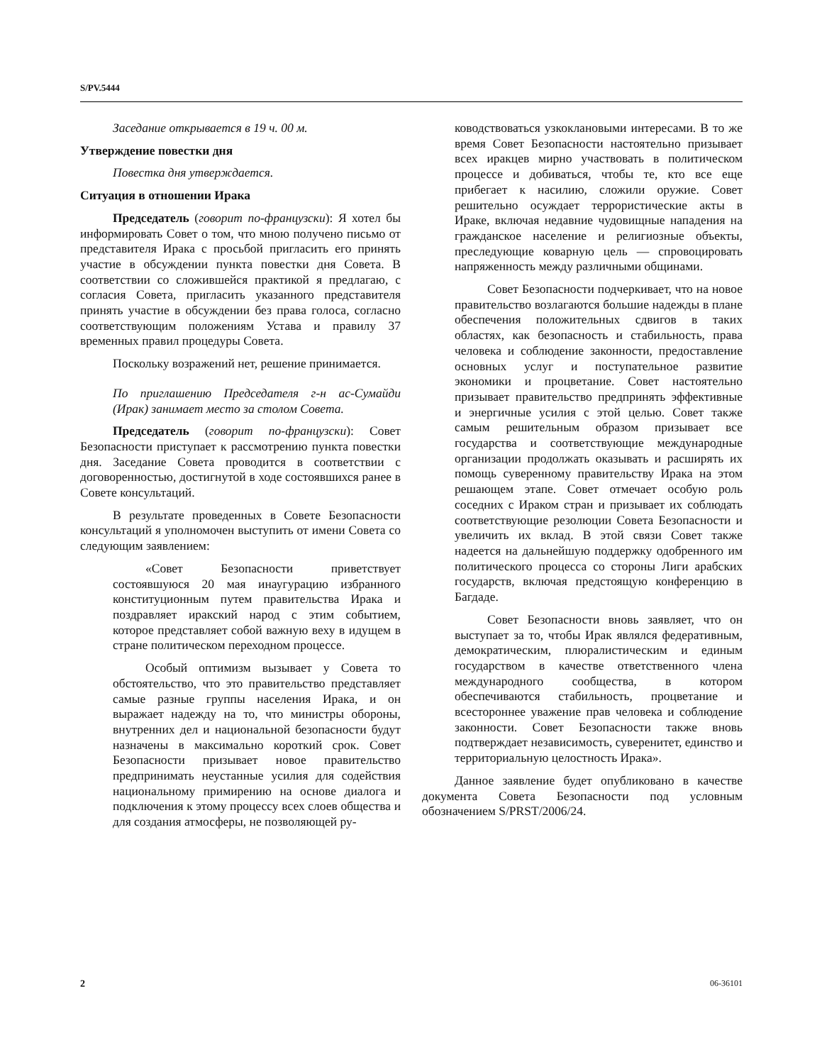S/PV.5444
Заседание открывается в 19 ч. 00 м.
Утверждение повестки дня
Повестка дня утверждается.
Ситуация в отношении Ирака
Председатель (говорит по-французски): Я хотел бы информировать Совет о том, что мною получено письмо от представителя Ирака с просьбой пригласить его принять участие в обсуждении пункта повестки дня Совета. В соответствии со сложившейся практикой я предлагаю, с согласия Совета, пригласить указанного представителя принять участие в обсуждении без права голоса, согласно соответствующим положениям Устава и правилу 37 временных правил процедуры Совета.
Поскольку возражений нет, решение принимается.
По приглашению Председателя г-н ас-Сумайди (Ирак) занимает место за столом Совета.
Председатель (говорит по-французски): Совет Безопасности приступает к рассмотрению пункта повестки дня. Заседание Совета проводится в соответствии с договоренностью, достигнутой в ходе состоявшихся ранее в Совете консультаций.
В результате проведенных в Совете Безопасности консультаций я уполномочен выступить от имени Совета со следующим заявлением:
«Совет Безопасности приветствует состоявшуюся 20 мая инаугурацию избранного конституционным путем правительства Ирака и поздравляет иракский народ с этим событием, которое представляет собой важную веху в идущем в стране политическом переходном процессе.
Особый оптимизм вызывает у Совета то обстоятельство, что это правительство представляет самые разные группы населения Ирака, и он выражает надежду на то, что министры обороны, внутренних дел и национальной безопасности будут назначены в максимально короткий срок. Совет Безопасности призывает новое правительство предпринимать неустанные усилия для содействия национальному примирению на основе диалога и подключения к этому процессу всех слоев общества и для создания атмосферы, не позволяющей ру-
ководствоваться узкоклановыми интересами. В то же время Совет Безопасности настоятельно призывает всех иракцев мирно участвовать в политическом процессе и добиваться, чтобы те, кто все еще прибегает к насилию, сложили оружие. Совет решительно осуждает террористические акты в Ираке, включая недавние чудовищные нападения на гражданское население и религиозные объекты, преследующие коварную цель — спровоцировать напряженность между различными общинами.
Совет Безопасности подчеркивает, что на новое правительство возлагаются большие надежды в плане обеспечения положительных сдвигов в таких областях, как безопасность и стабильность, права человека и соблюдение законности, предоставление основных услуг и поступательное развитие экономики и процветание. Совет настоятельно призывает правительство предпринять эффективные и энергичные усилия с этой целью. Совет также самым решительным образом призывает все государства и соответствующие международные организации продолжать оказывать и расширять их помощь суверенному правительству Ирака на этом решающем этапе. Совет отмечает особую роль соседних с Ираком стран и призывает их соблюдать соответствующие резолюции Совета Безопасности и увеличить их вклад. В этой связи Совет также надеется на дальнейшую поддержку одобренного им политического процесса со стороны Лиги арабских государств, включая предстоящую конференцию в Багдаде.
Совет Безопасности вновь заявляет, что он выступает за то, чтобы Ирак являлся федеративным, демократическим, плюралистическим и единым государством в качестве ответственного члена международного сообщества, в котором обеспечиваются стабильность, процветание и всестороннее уважение прав человека и соблюдение законности. Совет Безопасности также вновь подтверждает независимость, суверенитет, единство и территориальную целостность Ирака».
Данное заявление будет опубликовано в качестве документа Совета Безопасности под условным обозначением S/PRST/2006/24.
2 06-36101